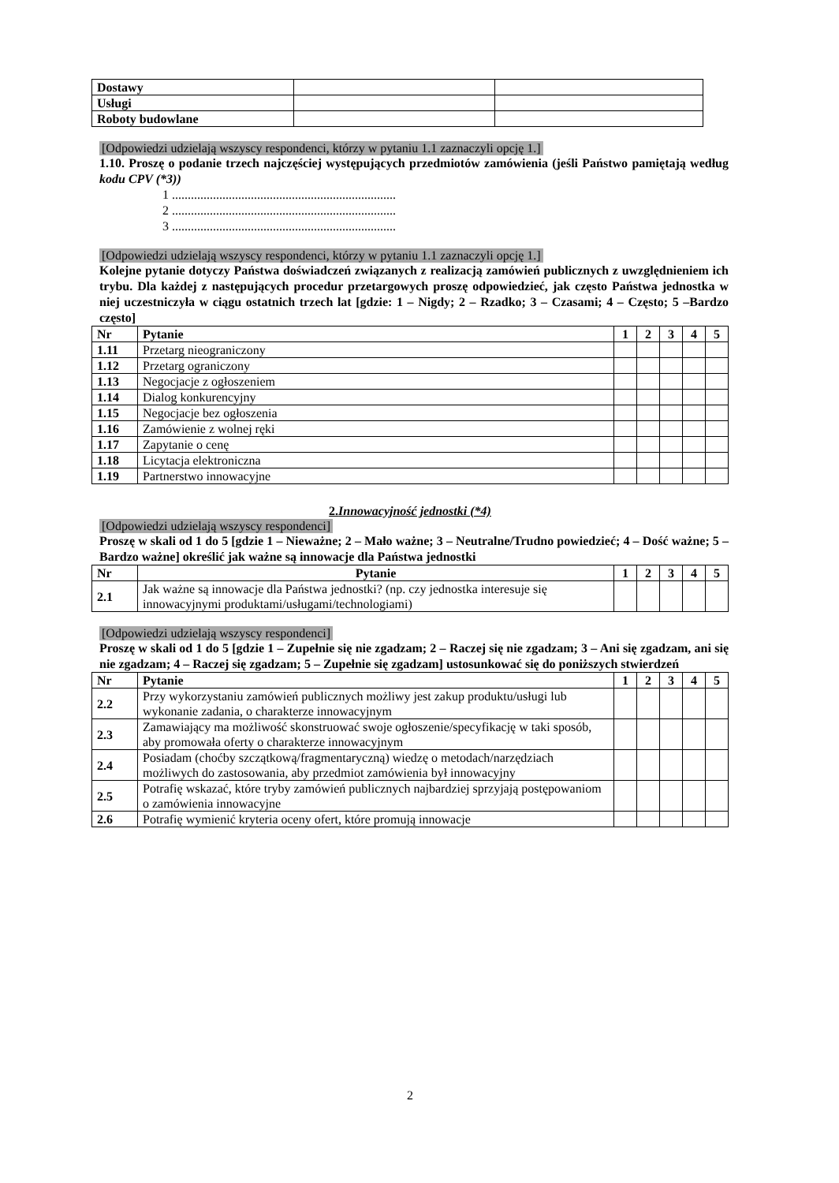| Dostawy | | |
| Usługi | | |
| Roboty budowlane | | |
[Odpowiedzi udzielają wszyscy respondenci, którzy w pytaniu 1.1 zaznaczyli opcję 1.]
1.10. Proszę o podanie trzech najczęściej występujących przedmiotów zamówienia (jeśli Państwo pamiętają według kodu CPV (*3))
1 .......................................................................
2 .......................................................................
3 .......................................................................
[Odpowiedzi udzielają wszyscy respondenci, którzy w pytaniu 1.1 zaznaczyli opcję 1.]
Kolejne pytanie dotyczy Państwa doświadczeń związanych z realizacją zamówień publicznych z uwzględnieniem ich trybu. Dla każdej z następujących procedur przetargowych proszę odpowiedzieć, jak często Państwa jednostka w niej uczestniczyła w ciągu ostatnich trzech lat [gdzie: 1 – Nigdy; 2 – Rzadko; 3 – Czasami; 4 – Często; 5 –Bardzo często]
| Nr | Pytanie | 1 | 2 | 3 | 4 | 5 |
| --- | --- | --- | --- | --- | --- | --- |
| 1.11 | Przetarg nieograniczony | | | | | |
| 1.12 | Przetarg ograniczony | | | | | |
| 1.13 | Negocjacje z ogłoszeniem | | | | | |
| 1.14 | Dialog konkurencyjny | | | | | |
| 1.15 | Negocjacje bez ogłoszenia | | | | | |
| 1.16 | Zamówienie z wolnej ręki | | | | | |
| 1.17 | Zapytanie o cenę | | | | | |
| 1.18 | Licytacja elektroniczna | | | | | |
| 1.19 | Partnerstwo innowacyjne | | | | | |
2.Innowacyjność jednostki (*4)
[Odpowiedzi udzielają wszyscy respondenci]
Proszę w skali od 1 do 5 [gdzie 1 – Nieważne; 2 – Mało ważne; 3 – Neutralne/Trudno powiedzieć; 4 – Dość ważne; 5 – Bardzo ważne] określić jak ważne są innowacje dla Państwa jednostki
| Nr | Pytanie | 1 | 2 | 3 | 4 | 5 |
| --- | --- | --- | --- | --- | --- | --- |
| 2.1 | Jak ważne są innowacje dla Państwa jednostki? (np. czy jednostka interesuje się innowacyjnymi produktami/usługami/technologiami) | | | | | |
[Odpowiedzi udzielają wszyscy respondenci]
Proszę w skali od 1 do 5 [gdzie 1 – Zupełnie się nie zgadzam; 2 – Raczej się nie zgadzam; 3 – Ani się zgadzam, ani się nie zgadzam; 4 – Raczej się zgadzam; 5 – Zupełnie się zgadzam] ustosunkować się do poniższych stwierdzeń
| Nr | Pytanie | 1 | 2 | 3 | 4 | 5 |
| --- | --- | --- | --- | --- | --- | --- |
| 2.2 | Przy wykorzystaniu zamówień publicznych możliwy jest zakup produktu/usługi lub wykonanie zadania, o charakterze innowacyjnym | | | | | |
| 2.3 | Zamawiający ma możliwość skonstruować swoje ogłoszenie/specyfikację w taki sposób, aby promowała oferty o charakterze innowacyjnym | | | | | |
| 2.4 | Posiadam (choćby szczątkową/fragmentaryczną) wiedzę o metodach/narzędziach możliwych do zastosowania, aby przedmiot zamówienia był innowacyjny | | | | | |
| 2.5 | Potrafię wskazać, które tryby zamówień publicznych najbardziej sprzyjają postępowaniom o zamówienia innowacyjne | | | | | |
| 2.6 | Potrafię wymienić kryteria oceny ofert, które promują innowacje | | | | | |
2